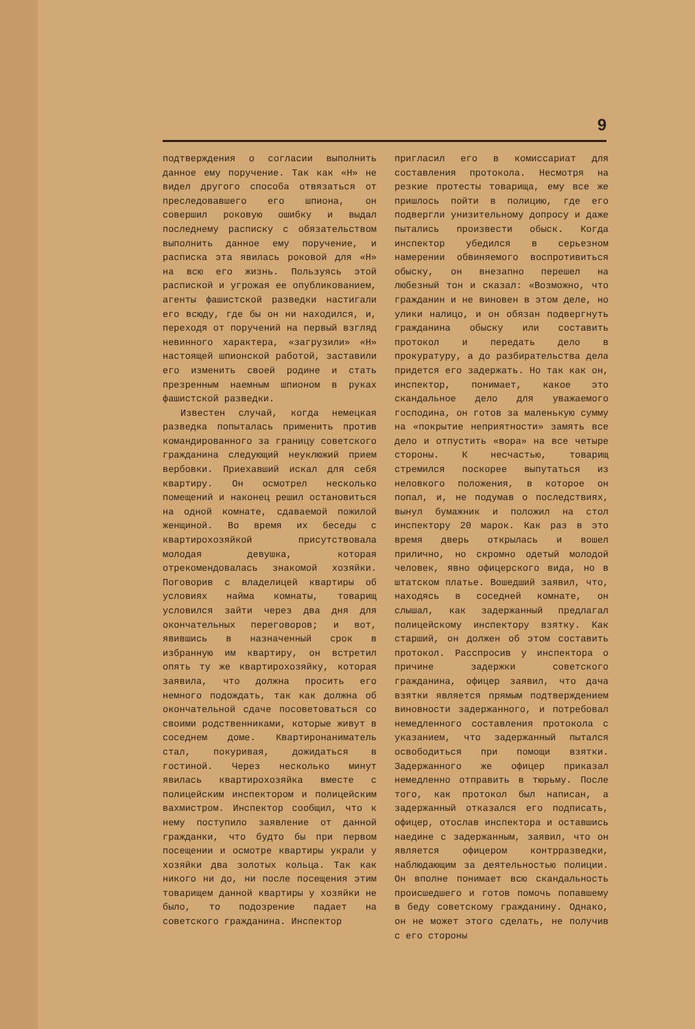9
подтверждения о согласии выполнить данное ему поручение. Так как «Н» не видел другого способа отвязаться от преследовавшего его шпиона, он совершил роковую ошибку и выдал последнему расписку с обязательством выполнить данное ему поручение, и расписка эта явилась роковой для «Н» на всю его жизнь. Пользуясь этой распиской и угрожая ее опубликованием, агенты фашистской разведки настигали его всюду, где бы он ни находился, и, переходя от поручений на первый взгляд невинного характера, «загрузили» «Н» настоящей шпионской работой, заставили его изменить своей родине и стать презренным наемным шпионом в руках фашистской разведки.
Известен случай, когда немецкая разведка попыталась применить против командированного за границу советского гражданина следующий неуклюжий прием вербовки. Приехавший искал для себя квартиру. Он осмотрел несколько помещений и наконец решил остановиться на одной комнате, сдаваемой пожилой женщиной. Во время их беседы с квартирохозяйкой присутствовала молодая девушка, которая отрекомендовалась знакомой хозяйки. Поговорив с владелицей квартиры об условиях найма комнаты, товарищ условился зайти через два дня для окончательных переговоров; и вот, явившись в назначенный срок в избранную им квартиру, он встретил опять ту же квартирохозяйку, которая заявила, что должна просить его немного подождать, так как должна об окончательной сдаче посоветоваться со своими родственниками, которые живут в соседнем доме. Квартиронаниматель стал, покуривая, дожидаться в гостиной. Через несколько минут явилась квартирохозяйка вместе с полицейским инспектором и полицейским вахмистром. Инспектор сообщил, что к нему поступило заявление от данной гражданки, что будто бы при первом посещении и осмотре квартиры украли у хозяйки два золотых кольца. Так как никого ни до, ни после посещения этим товарищем данной квартиры у хозяйки не было, то подозрение падает на советского гражданина. Инспектор
пригласил его в комиссариат для составления протокола. Несмотря на резкие протесты товарища, ему все же пришлось пойти в полицию, где его подвергли унизительному допросу и даже пытались произвести обыск. Когда инспектор убедился в серьезном намерении обвиняемого воспротивиться обыску, он внезапно перешел на любезный тон и сказал: «Возможно, что гражданин и не виновен в этом деле, но улики налицо, и он обязан подвергнуть гражданина обыску или составить протокол и передать дело в прокуратуру, а до разбирательства дела придется его задержать. Но так как он, инспектор, понимает, какое это скандальное дело для уважаемого господина, он готов за маленькую сумму на «покрытие неприятности» замять все дело и отпустить «вора» на все четыре стороны. К несчастью, товарищ стремился поскорее выпутаться из неловкого положения, в которое он попал, и, не подумав о последствиях, вынул бумажник и положил на стол инспектору 20 марок. Как раз в это время дверь открылась и вошел прилично, но скромно одетый молодой человек, явно офицерского вида, но в штатском платье. Вошедший заявил, что, находясь в соседней комнате, он слышал, как задержанный предлагал полицейскому инспектору взятку. Как старший, он должен об этом составить протокол. Расспросив у инспектора о причине задержки советского гражданина, офицер заявил, что дача взятки является прямым подтверждением виновности задержанного, и потребовал немедленного составления протокола с указанием, что задержанный пытался освободиться при помощи взятки. Задержанного же офицер приказал немедленно отправить в тюрьму. После того, как протокол был написан, а задержанный отказался его подписать, офицер, отослав инспектора и оставшись наедине с задержанным, заявил, что он является офицером контрразведки, наблюдающим за деятельностью полиции. Он вполне понимает всю скандальность происшедшего и готов помочь попавшему в беду советскому гражданину. Однако, он не может этого сделать, не получив с его стороны